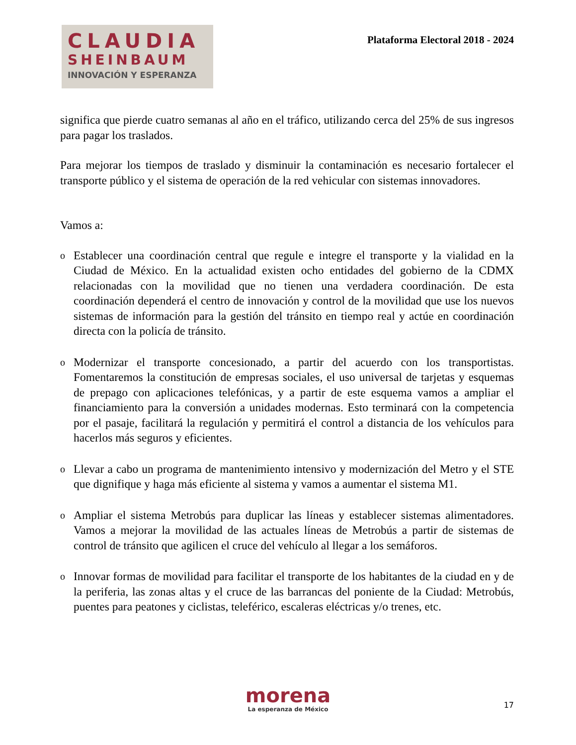CLAUDIA
SHEINBAUM
INNOVACIÓN Y ESPERANZA
Plataforma Electoral 2018 - 2024
significa que pierde cuatro semanas al año en el tráfico, utilizando cerca del 25% de sus ingresos para pagar los traslados.
Para mejorar los tiempos de traslado y disminuir la contaminación es necesario fortalecer el transporte público y el sistema de operación de la red vehicular con sistemas innovadores.
Vamos a:
o Establecer una coordinación central que regule e integre el transporte y la vialidad en la Ciudad de México. En la actualidad existen ocho entidades del gobierno de la CDMX relacionadas con la movilidad que no tienen una verdadera coordinación. De esta coordinación dependerá el centro de innovación y control de la movilidad que use los nuevos sistemas de información para la gestión del tránsito en tiempo real y actúe en coordinación directa con la policía de tránsito.
o Modernizar el transporte concesionado, a partir del acuerdo con los transportistas. Fomentaremos la constitución de empresas sociales, el uso universal de tarjetas y esquemas de prepago con aplicaciones telefónicas, y a partir de este esquema vamos a ampliar el financiamiento para la conversión a unidades modernas. Esto terminará con la competencia por el pasaje, facilitará la regulación y permitirá el control a distancia de los vehículos para hacerlos más seguros y eficientes.
o Llevar a cabo un programa de mantenimiento intensivo y modernización del Metro y el STE que dignifique y haga más eficiente al sistema y vamos a aumentar el sistema M1.
o Ampliar el sistema Metrobús para duplicar las líneas y establecer sistemas alimentadores. Vamos a mejorar la movilidad de las actuales líneas de Metrobús a partir de sistemas de control de tránsito que agilicen el cruce del vehículo al llegar a los semáforos.
o Innovar formas de movilidad para facilitar el transporte de los habitantes de la ciudad en y de la periferia, las zonas altas y el cruce de las barrancas del poniente de la Ciudad: Metrobús, puentes para peatones y ciclistas, teleférico, escaleras eléctricas y/o trenes, etc.
morena
La esperanza de México
17